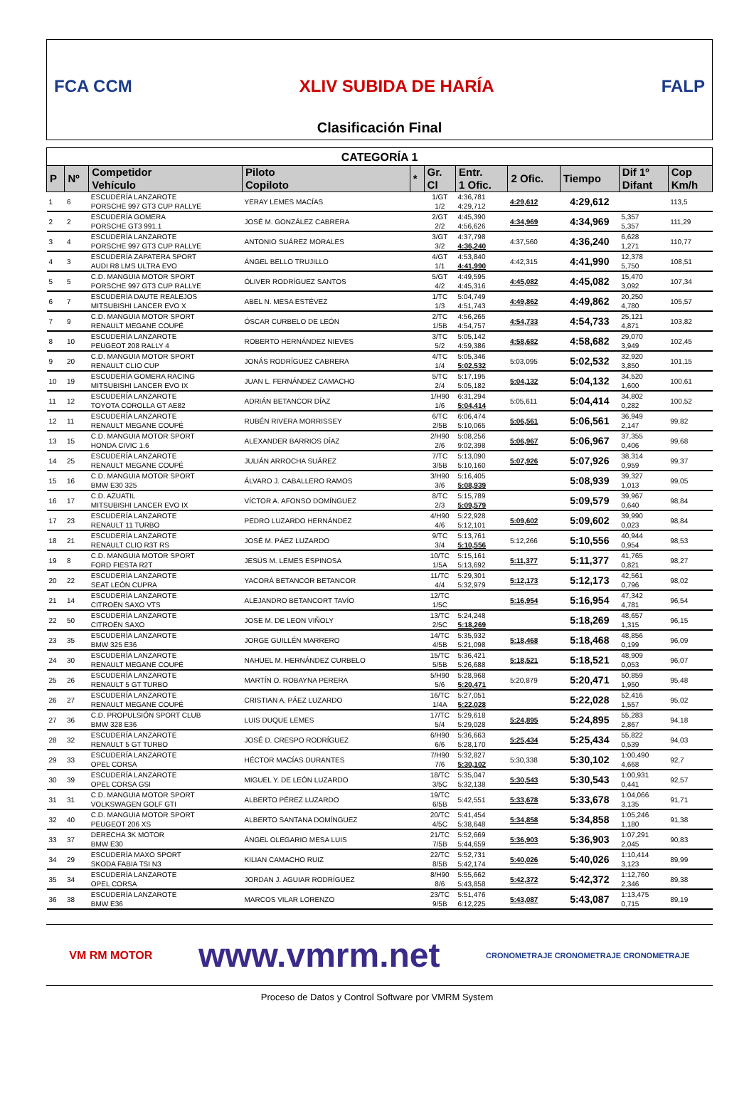FCA CCM XLIV SUBIDA DE HARÍA FALP
Clasificación Final
| CATEGORÍA 1 | | | | | | | | | | |
| P | Nº | Competidor Vehículo | Piloto Copiloto | * | Gr. Cl | Entr. 1 Ofic. | 2 Ofic. | Tiempo | Dif 1º Difant | Cop Km/h |
| 1 | 6 | ESCUDERÍA LANZAROTE PORSCHE 997 GT3 CUP RALLYE | YERAY LEMES MACÍAS | | 1/GT 1/2 | 4:36,781 4:29,712 | 4:29,612 | 4:29,612 | | 113,5 |
| 2 | 2 | ESCUDERÍA GOMERA PORSCHE GT3 991.1 | JOSÉ M. GONZÁLEZ CABRERA | | 2/GT 2/2 | 4:45,390 4:56,626 | 4:34,969 | 4:34,969 | 5,357 5,357 | 111,29 |
| 3 | 4 | ESCUDERÍA LANZAROTE PORSCHE 997 GT3 CUP RALLYE | ANTONIO SUÁREZ MORALES | | 3/GT 3/2 | 4:37,798 4:36,240 | 4:37,560 | 4:36,240 | 6,628 1,271 | 110,77 |
| 4 | 3 | ESCUDERÍA ZAPATERA SPORT AUDI R8 LMS ULTRA EVO | ÁNGEL BELLO TRUJILLO | | 4/GT 1/1 | 4:53,840 4:41,990 | 4:42,315 | 4:41,990 | 12,378 5,750 | 108,51 |
| 5 | 5 | C.D. MANGUIA MOTOR SPORT PORSCHE 997 GT3 CUP RALLYE | ÓLIVER RODRÍGUEZ SANTOS | | 5/GT 4/2 | 4:49,595 4:45,316 | 4:45,082 | 4:45,082 | 15,470 3,092 | 107,34 |
| 6 | 7 | ESCUDERÍA DAUTE REALEJOS MITSUBISHI LANCER EVO X | ABEL N. MESA ESTÉVEZ | | 1/TC 1/3 | 5:04,749 4:51,743 | 4:49,862 | 4:49,862 | 20,250 4,780 | 105,57 |
| 7 | 9 | C.D. MANGUIA MOTOR SPORT RENAULT MEGANE COUPÉ | ÓSCAR CURBELO DE LEÓN | | 2/TC 1/5B | 4:56,265 4:54,757 | 4:54,733 | 4:54,733 | 25,121 4,871 | 103,82 |
| 8 | 10 | ESCUDERÍA LANZAROTE PEUGEOT 208 RALLY 4 | ROBERTO HERNÁNDEZ NIEVES | | 3/TC 5/2 | 5:05,142 4:59,386 | 4:58,682 | 4:58,682 | 29,070 3,949 | 102,45 |
| 9 | 20 | C.D. MANGUIA MOTOR SPORT RENAULT CLIO CUP | JONÁS RODRÍGUEZ CABRERA | | 4/TC 1/4 | 5:05,346 5:02,532 | 5:03,095 | 5:02,532 | 32,920 3,850 | 101,15 |
| 10 | 19 | ESCUDERÍA GOMERA RACING MITSUBISHI LANCER EVO IX | JUAN L. FERNÁNDEZ CAMACHO | | 5/TC 2/4 | 5:17,195 5:05,182 | 5:04,132 | 5:04,132 | 34,520 1,600 | 100,61 |
| 11 | 12 | ESCUDERÍA LANZAROTE TOYOTA COROLLA GT AE82 | ADRIÁN BETANCOR DÍAZ | | 1/H90 1/6 | 6:31,294 5:04,414 | 5:05,611 | 5:04,414 | 34,802 0,282 | 100,52 |
| 12 | 11 | ESCUDERÍA LANZAROTE RENAULT MEGANE COUPÉ | RUBÉN RIVERA MORRISSEY | | 6/TC 2/5B | 6:06,474 5:10,065 | 5:06,561 | 5:06,561 | 36,949 2,147 | 99,82 |
| 13 | 15 | C.D. MANGUIA MOTOR SPORT HONDA CIVIC 1.6 | ALEXANDER BARRIOS DÍAZ | | 2/H90 2/6 | 5:08,256 9:02,398 | 5:06,967 | 5:06,967 | 37,355 0,406 | 99,68 |
| 14 | 25 | ESCUDERÍA LANZAROTE RENAULT MEGANE COUPÉ | JULIÁN ARROCHA SUÁREZ | | 7/TC 3/5B | 5:13,090 5:10,160 | 5:07,926 | 5:07,926 | 38,314 0,959 | 99,37 |
| 15 | 16 | C.D. MANGUIA MOTOR SPORT BMW E30 325 | ÁLVARO J. CABALLERO RAMOS | | 3/H90 3/6 | 5:16,405 5:08,939 | | 5:08,939 | 39,327 1,013 | 99,05 |
| 16 | 17 | C.D. AZUATIL MITSUBISHI LANCER EVO IX | VÍCTOR A. AFONSO DOMÍNGUEZ | | 8/TC 2/3 | 5:15,789 5:09,579 | | 5:09,579 | 39,967 0,640 | 98,84 |
| 17 | 23 | ESCUDERÍA LANZAROTE RENAULT 11 TURBO | PEDRO LUZARDO HERNÁNDEZ | | 4/H90 4/6 | 5:22,928 5:12,101 | 5:09,602 | 5:09,602 | 39,990 0,023 | 98,84 |
| 18 | 21 | ESCUDERÍA LANZAROTE RENAULT CLIO R3T RS | JOSÉ M. PÁEZ LUZARDO | | 9/TC 3/4 | 5:13,761 5:10,556 | 5:12,266 | 5:10,556 | 40,944 0,954 | 98,53 |
| 19 | 8 | C.D. MANGUIA MOTOR SPORT FORD FIESTA R2T | JESÚS M. LEMES ESPINOSA | | 10/TC 1/5A | 5:15,161 5:13,692 | 5:11,377 | 5:11,377 | 41,765 0,821 | 98,27 |
| 20 | 22 | ESCUDERÍA LANZAROTE SEAT LEÓN CUPRA | YACORÁ BETANCOR BETANCOR | | 11/TC 4/4 | 5:29,301 5:32,979 | 5:12,173 | 5:12,173 | 42,561 0,796 | 98,02 |
| 21 | 14 | ESCUDERÍA LANZAROTE CITROËN SAXO VTS | ALEJANDRO BETANCORT TAVÍO | | 12/TC 1/5C | | 5:16,954 | 5:16,954 | 47,342 4,781 | 96,54 |
| 22 | 50 | ESCUDERÍA LANZAROTE CITROËN SAXO | JOSE M. DE LEON VIÑOLY | | 13/TC 2/5C | 5:24,248 5:18,269 | | 5:18,269 | 48,657 1,315 | 96,15 |
| 23 | 35 | ESCUDERÍA LANZAROTE BMW 325 E36 | JORGE GUILLÉN MARRERO | | 14/TC 4/5B | 5:35,932 5:21,098 | 5:18,468 | 5:18,468 | 48,856 0,199 | 96,09 |
| 24 | 30 | ESCUDERÍA LANZAROTE RENAULT MEGANE COUPÉ | NAHUEL M. HERNÁNDEZ CURBELO | | 15/TC 5/5B | 5:36,421 5:26,688 | 5:18,521 | 5:18,521 | 48,909 0,053 | 96,07 |
| 25 | 26 | ESCUDERÍA LANZAROTE RENAULT 5 GT TURBO | MARTÍN O. ROBAYNA PERERA | | 5/H90 5/6 | 5:28,968 5:20,471 | 5:20,879 | 5:20,471 | 50,859 1,950 | 95,48 |
| 26 | 27 | ESCUDERÍA LANZAROTE RENAULT MEGANE COUPÉ | CRISTIAN A. PÁEZ LUZARDO | | 16/TC 1/4A | 5:27,051 5:22,028 | | 5:22,028 | 52,416 1,557 | 95,02 |
| 27 | 36 | C.D. PROPULSIÓN SPORT CLUB BMW 328 E36 | LUIS DUQUE LEMES | | 17/TC 5/4 | 5:29,618 5:29,028 | 5:24,895 | 5:24,895 | 55,283 2,867 | 94,18 |
| 28 | 32 | ESCUDERÍA LANZAROTE RENAULT 5 GT TURBO | JOSÉ D. CRESPO RODRÍGUEZ | | 6/H90 6/6 | 5:36,663 5:28,170 | 5:25,434 | 5:25,434 | 55,822 0,539 | 94,03 |
| 29 | 33 | ESCUDERÍA LANZAROTE OPEL CORSA | HÉCTOR MACÍAS DURANTES | | 7/H90 7/6 | 5:32,827 5:30,102 | 5:30,338 | 5:30,102 | 1:00,490 4,668 | 92,7 |
| 30 | 39 | ESCUDERÍA LANZAROTE OPEL CORSA GSI | MIGUEL Y. DE LEÓN LUZARDO | | 18/TC 3/5C | 5:35,047 5:32,138 | 5:30,543 | 5:30,543 | 1:00,931 0,441 | 92,57 |
| 31 | 31 | C.D. MANGUIA MOTOR SPORT VOLKSWAGEN GOLF GTI | ALBERTO PÉREZ LUZARDO | | 19/TC 6/5B | 5:42,551 | 5:33,678 | 5:33,678 | 1:04,066 3,135 | 91,71 |
| 32 | 40 | C.D. MANGUIA MOTOR SPORT PEUGEOT 206 XS | ALBERTO SANTANA DOMÍNGUEZ | | 20/TC 4/5C | 5:41,454 5:38,648 | 5:34,858 | 5:34,858 | 1:05,246 1,180 | 91,38 |
| 33 | 37 | DERECHA 3K MOTOR BMW E30 | ÁNGEL OLEGARIO MESA LUIS | | 21/TC 7/5B | 5:52,669 5:44,659 | 5:36,903 | 5:36,903 | 1:07,291 2,045 | 90,83 |
| 34 | 29 | ESCUDERÍA MAXO SPORT SKODA FABIA TSI N3 | KILIAN CAMACHO RUIZ | | 22/TC 8/5B | 5:52,731 5:42,174 | 5:40,026 | 5:40,026 | 1:10,414 3,123 | 89,99 |
| 35 | 34 | ESCUDERÍA LANZAROTE OPEL CORSA | JORDAN J. AGUIAR RODRÍGUEZ | | 8/H90 8/6 | 5:55,662 5:43,858 | 5:42,372 | 5:42,372 | 1:12,760 2,346 | 89,38 |
| 36 | 38 | ESCUDERÍA LANZAROTE BMW E36 | MARCOS VILAR LORENZO | | 23/TC 9/5B | 5:51,476 6:12,225 | 5:43,087 | 5:43,087 | 1:13,475 0,715 | 89,19 |
VM RM MOTOR www.vmrm.net CRONOMETRAJE CRONOMETRAJE CRONOMETRAJE
Proceso de Datos y Control Software por VMRM System